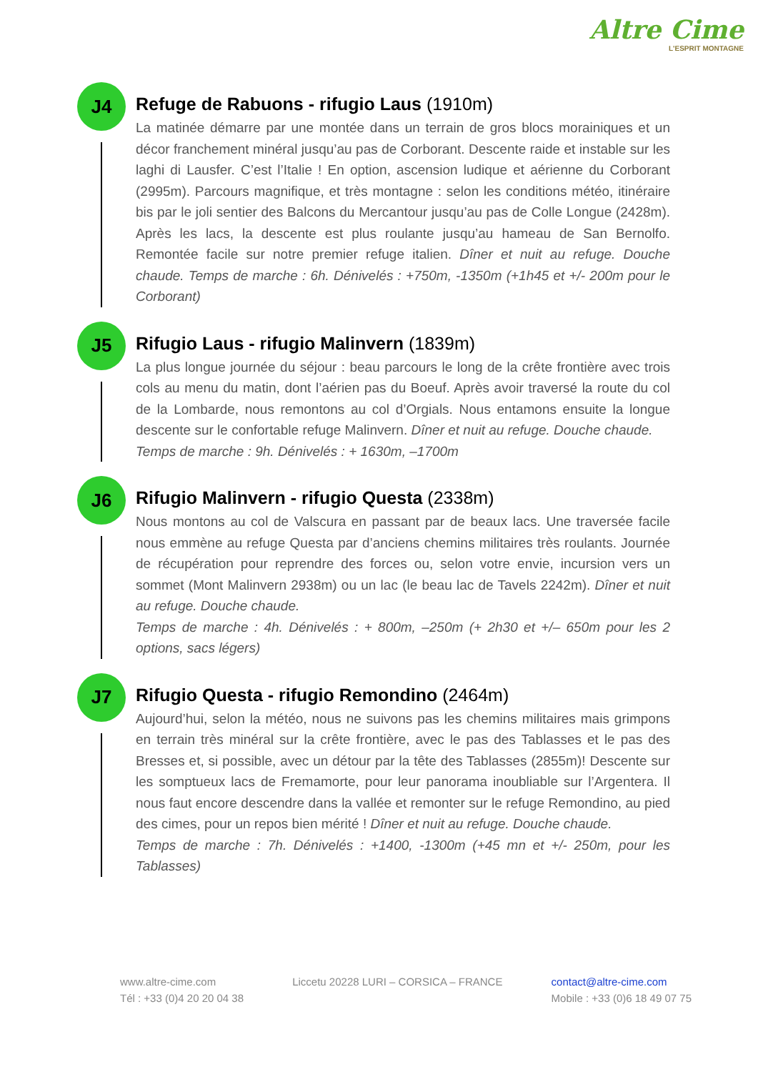Altre Cime
L'ESPRIT MONTAGNE
J4
Refuge de Rabuons - rifugio Laus (1910m)
La matinée démarre par une montée dans un terrain de gros blocs morainiques et un décor franchement minéral jusqu’au pas de Corborant. Descente raide et instable sur les laghi di Lausfer. C’est l’Italie ! En option, ascension ludique et aérienne du Corborant (2995m). Parcours magnifique, et très montagne : selon les conditions météo, itinéraire bis par le joli sentier des Balcons du Mercantour jusqu’au pas de Colle Longue (2428m). Après les lacs, la descente est plus roulante jusqu’au hameau de San Bernolfo. Remontée facile sur notre premier refuge italien. Dîner et nuit au refuge. Douche chaude. Temps de marche : 6h. Dénivelés : +750m, -1350m (+1h45 et +/- 200m pour le Corborant)
J5
Rifugio Laus - rifugio Malinvern (1839m)
La plus longue journée du séjour : beau parcours le long de la crête frontière avec trois cols au menu du matin, dont l’aérien pas du Boeuf. Après avoir traversé la route du col de la Lombarde, nous remontons au col d’Orgials. Nous entamons ensuite la longue descente sur le confortable refuge Malinvern. Dîner et nuit au refuge. Douche chaude.
Temps de marche : 9h. Dénivelés : + 1630m, –1700m
J6
Rifugio Malinvern - rifugio Questa (2338m)
Nous montons au col de Valscura en passant par de beaux lacs. Une traversée facile nous emmène au refuge Questa par d’anciens chemins militaires très roulants. Journée de récupération pour reprendre des forces ou, selon votre envie, incursion vers un sommet (Mont Malinvern 2938m) ou un lac (le beau lac de Tavels 2242m). Dîner et nuit au refuge. Douche chaude.
Temps de marche : 4h. Dénivelés : + 800m, –250m (+ 2h30 et +/– 650m pour les 2 options, sacs légers)
J7
Rifugio Questa - rifugio Remondino (2464m)
Aujourd’hui, selon la météo, nous ne suivons pas les chemins militaires mais grimpons en terrain très minéral sur la crête frontière, avec le pas des Tablasses et le pas des Bresses et, si possible, avec un détour par la tête des Tablasses (2855m)! Descente sur les somptueux lacs de Fremamorte, pour leur panorama inoubliable sur l’Argentera. Il nous faut encore descendre dans la vallée et remonter sur le refuge Remondino, au pied des cimes, pour un repos bien mérité ! Dîner et nuit au refuge. Douche chaude.
Temps de marche : 7h. Dénivelés : +1400, -1300m (+45 mn et +/- 250m, pour les Tablasses)
www.altre-cime.com
Tél : +33 (0)4 20 20 04 38
Liccetu 20228 LURI – CORSICA – FRANCE
contact@altre-cime.com
Mobile : +33 (0)6 18 49 07 75